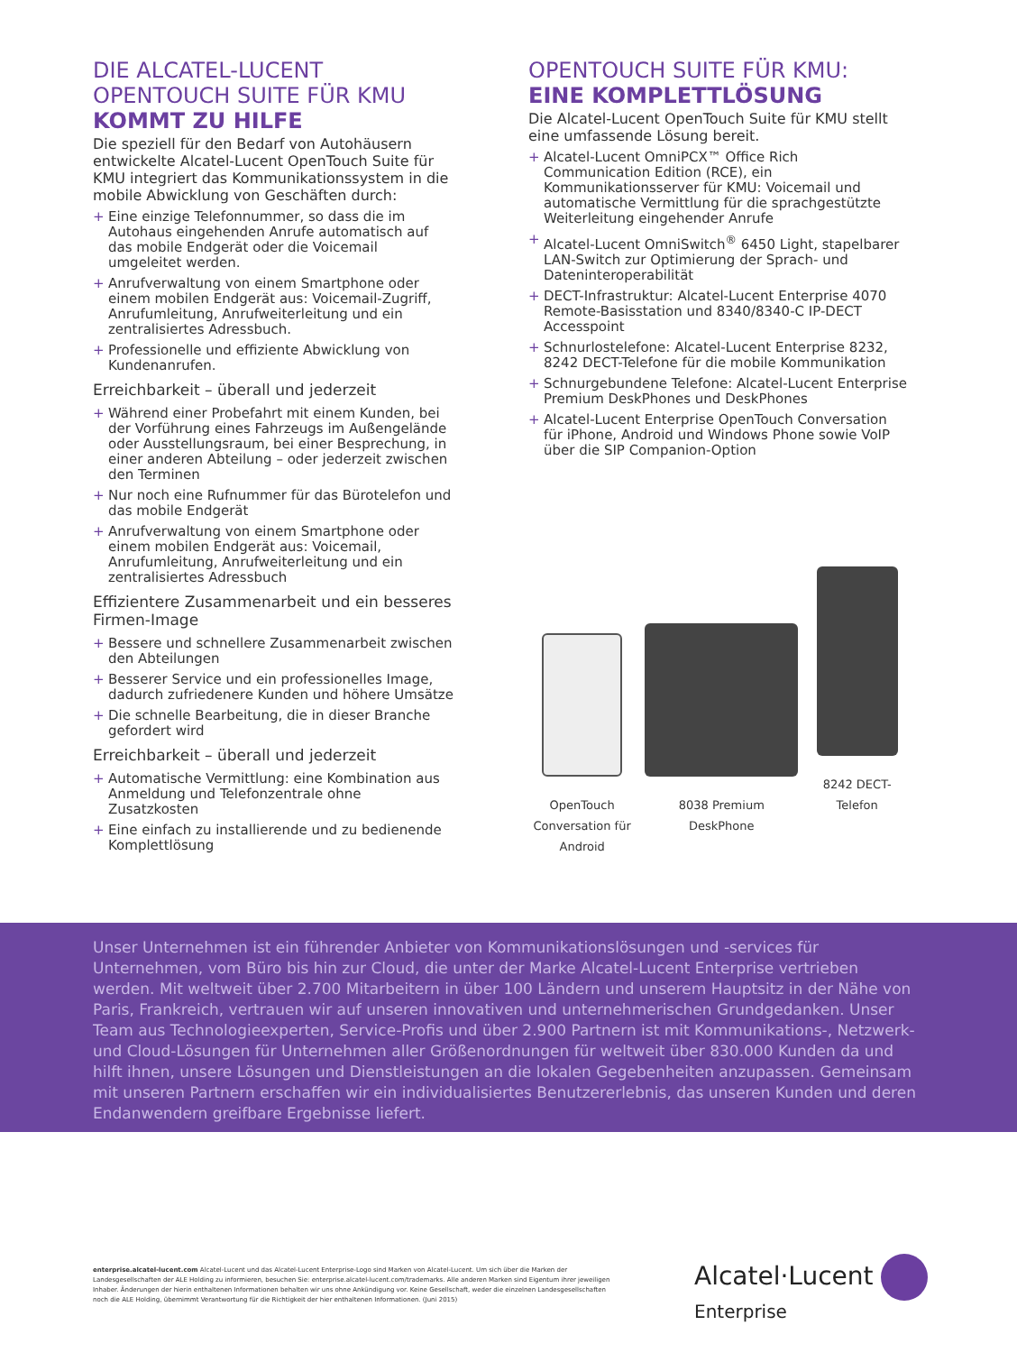DIE ALCATEL-LUCENT OPENTOUCH SUITE FÜR KMU KOMMT ZU HILFE
Die speziell für den Bedarf von Autohäusern entwickelte Alcatel-Lucent OpenTouch Suite für KMU integriert das Kommunikationssystem in die mobile Abwicklung von Geschäften durch:
+ Eine einzige Telefonnummer, so dass die im Autohaus eingehenden Anrufe automatisch auf das mobile Endgerät oder die Voicemail umgeleitet werden.
+ Anrufverwaltung von einem Smartphone oder einem mobilen Endgerät aus: Voicemail-Zugriff, Anrufumleitung, Anrufweiterleitung und ein zentralisiertes Adressbuch.
+ Professionelle und effiziente Abwicklung von Kundenanrufen.
Erreichbarkeit – überall und jederzeit
+ Während einer Probefahrt mit einem Kunden, bei der Vorführung eines Fahrzeugs im Außengelände oder Ausstellungsraum, bei einer Besprechung, in einer anderen Abteilung – oder jederzeit zwischen den Terminen
+ Nur noch eine Rufnummer für das Bürotelefon und das mobile Endgerät
+ Anrufverwaltung von einem Smartphone oder einem mobilen Endgerät aus: Voicemail, Anrufumleitung, Anrufweiterleitung und ein zentralisiertes Adressbuch
Effizientere Zusammenarbeit und ein besseres Firmen-Image
+ Bessere und schnellere Zusammenarbeit zwischen den Abteilungen
+ Besserer Service und ein professionelles Image, dadurch zufriedenere Kunden und höhere Umsätze
+ Die schnelle Bearbeitung, die in dieser Branche gefordert wird
Erreichbarkeit – überall und jederzeit
+ Automatische Vermittlung: eine Kombination aus Anmeldung und Telefonzentrale ohne Zusatzkosten
+ Eine einfach zu installierende und zu bedienende Komplettlösung
OPENTOUCH SUITE FÜR KMU:
EINE KOMPLETTLÖSUNG
Die Alcatel-Lucent OpenTouch Suite für KMU stellt eine umfassende Lösung bereit.
+ Alcatel-Lucent OmniPCX™ Office Rich Communication Edition (RCE), ein Kommunikationsserver für KMU: Voicemail und automatische Vermittlung für die sprachgestützte Weiterleitung eingehender Anrufe
+ Alcatel-Lucent OmniSwitch<sup>®</sup> 6450 Light, stapelbarer LAN-Switch zur Optimierung der Sprach- und Dateninteroperabilität
+ DECT-Infrastruktur: Alcatel-Lucent Enterprise 4070 Remote-Basisstation und 8340/8340-C IP-DECT Accesspoint
+ Schnurlostelefone: Alcatel-Lucent Enterprise 8232, 8242 DECT-Telefone für die mobile Kommunikation
+ Schnurgebundene Telefone: Alcatel-Lucent Enterprise Premium DeskPhones und DeskPhones
+ Alcatel-Lucent Enterprise OpenTouch Conversation für iPhone, Android und Windows Phone sowie VoIP über die SIP Companion-Option
OpenTouch
Conversation für
Android
8038 Premium
DeskPhone
8242 DECT-Telefon
Unser Unternehmen ist ein führender Anbieter von Kommunikationslösungen und -services für Unternehmen, vom Büro bis hin zur Cloud, die unter der Marke Alcatel-Lucent Enterprise vertrieben werden. Mit weltweit über 2.700 Mitarbeitern in über 100 Ländern und unserem Hauptsitz in der Nähe von Paris, Frankreich, vertrauen wir auf unseren innovativen und unternehmerischen Grundgedanken. Unser Team aus Technologieexperten, Service-Profis und über 2.900 Partnern ist mit Kommunikations-, Netzwerk- und Cloud-Lösungen für Unternehmen aller Größenordnungen für weltweit über 830.000 Kunden da und hilft ihnen, unsere Lösungen und Dienstleistungen an die lokalen Gegebenheiten anzupassen. Gemeinsam mit unseren Partnern erschaffen wir ein individualisiertes Benutzererlebnis, das unseren Kunden und deren Endanwendern greifbare Ergebnisse liefert.
enterprise.alcatel-lucent.com Alcatel-Lucent und das Alcatel-Lucent Enterprise-Logo sind Marken von Alcatel-Lucent. Um sich über die Marken der Landesgesellschaften der ALE Holding zu informieren, besuchen Sie: enterprise.alcatel-lucent.com/trademarks. Alle anderen Marken sind Eigentum ihrer jeweiligen Inhaber. Änderungen der hierin enthaltenen Informationen behalten wir uns ohne Ankündigung vor. Keine Gesellschaft, weder die einzelnen Landesgesellschaften noch die ALE Holding, übernimmt Verantwortung für die Richtigkeit der hier enthaltenen Informationen. (Juni 2015)
Alcatel·Lucent
Enterprise